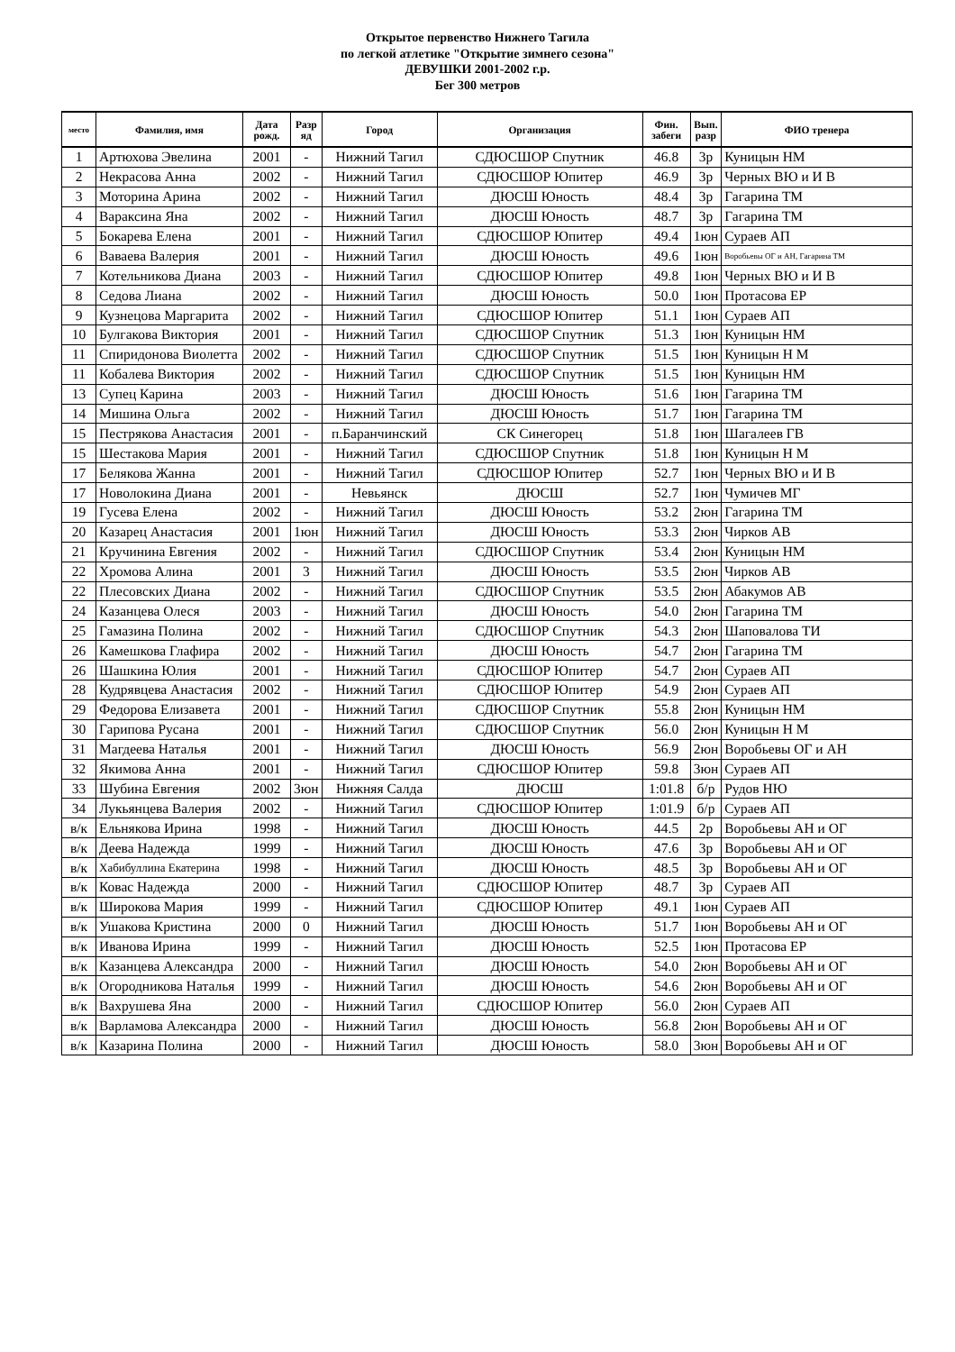Открытое первенство Нижнего Тагила
по легкой атлетике "Открытие зимнего сезона"
ДЕВУШКИ 2001-2002 г.р.
Бег 300 метров
| место | Фамилия, имя | Дата рожд. | Разр яд | Город | Организация | Фин. забеги | Вып. разр | ФИО тренера |
| --- | --- | --- | --- | --- | --- | --- | --- | --- |
| 1 | Артюхова Эвелина | 2001 | - | Нижний Тагил | СДЮСШОР Спутник | 46.8 | 3р | Куницын НМ |
| 2 | Некрасова Анна | 2002 | - | Нижний Тагил | СДЮСШОР Юпитер | 46.9 | 3р | Черных ВЮ и И В |
| 3 | Моторина Арина | 2002 | - | Нижний Тагил | ДЮСШ Юность | 48.4 | 3р | Гагарина ТМ |
| 4 | Вараксина Яна | 2002 | - | Нижний Тагил | ДЮСШ Юность | 48.7 | 3р | Гагарина ТМ |
| 5 | Бокарева Елена | 2001 | - | Нижний Тагил | СДЮСШОР Юпитер | 49.4 | 1юн | Сураев АП |
| 6 | Ваваева Валерия | 2001 | - | Нижний Тагил | ДЮСШ Юность | 49.6 | 1юн | Воробьевы ОГ и АН, Гагарина ТМ |
| 7 | Котельникова Диана | 2003 | - | Нижний Тагил | СДЮСШОР Юпитер | 49.8 | 1юн | Черных ВЮ и И В |
| 8 | Седова Лиана | 2002 | - | Нижний Тагил | ДЮСШ Юность | 50.0 | 1юн | Протасова ЕР |
| 9 | Кузнецова Маргарита | 2002 | - | Нижний Тагил | СДЮСШОР Юпитер | 51.1 | 1юн | Сураев АП |
| 10 | Булгакова Виктория | 2001 | - | Нижний Тагил | СДЮСШОР Спутник | 51.3 | 1юн | Куницын НМ |
| 11 | Спиридонова Виолетта | 2002 | - | Нижний Тагил | СДЮСШОР Спутник | 51.5 | 1юн | Куницын Н М |
| 11 | Кобалева Виктория | 2002 | - | Нижний Тагил | СДЮСШОР Спутник | 51.5 | 1юн | Куницын НМ |
| 13 | Супец Карина | 2003 | - | Нижний Тагил | ДЮСШ Юность | 51.6 | 1юн | Гагарина ТМ |
| 14 | Мишина Ольга | 2002 | - | Нижний Тагил | ДЮСШ Юность | 51.7 | 1юн | Гагарина ТМ |
| 15 | Пестрякова Анастасия | 2001 | - | п.Баранчинский | СК Синегорец | 51.8 | 1юн | Шагалеев ГВ |
| 15 | Шестакова Мария | 2001 | - | Нижний Тагил | СДЮСШОР Спутник | 51.8 | 1юн | Куницын Н М |
| 17 | Белякова Жанна | 2001 | - | Нижний Тагил | СДЮСШОР Юпитер | 52.7 | 1юн | Черных ВЮ и И В |
| 17 | Новолокина Диана | 2001 | - | Невьянск | ДЮСШ | 52.7 | 1юн | Чумичев МГ |
| 19 | Гусева Елена | 2002 | - | Нижний Тагил | ДЮСШ Юность | 53.2 | 2юн | Гагарина ТМ |
| 20 | Казарец Анастасия | 2001 | 1юн | Нижний Тагил | ДЮСШ Юность | 53.3 | 2юн | Чирков АВ |
| 21 | Кручинина Евгения | 2002 | - | Нижний Тагил | СДЮСШОР Спутник | 53.4 | 2юн | Куницын НМ |
| 22 | Хромова Алина | 2001 | 3 | Нижний Тагил | ДЮСШ Юность | 53.5 | 2юн | Чирков АВ |
| 22 | Плесовских Диана | 2002 | - | Нижний Тагил | СДЮСШОР Спутник | 53.5 | 2юн | Абакумов АВ |
| 24 | Казанцева Олеся | 2003 | - | Нижний Тагил | ДЮСШ Юность | 54.0 | 2юн | Гагарина ТМ |
| 25 | Гамазина Полина | 2002 | - | Нижний Тагил | СДЮСШОР Спутник | 54.3 | 2юн | Шаповалова ТИ |
| 26 | Камешкова Глафира | 2002 | - | Нижний Тагил | ДЮСШ Юность | 54.7 | 2юн | Гагарина ТМ |
| 26 | Шашкина Юлия | 2001 | - | Нижний Тагил | СДЮСШОР Юпитер | 54.7 | 2юн | Сураев АП |
| 28 | Кудрявцева Анастасия | 2002 | - | Нижний Тагил | СДЮСШОР Юпитер | 54.9 | 2юн | Сураев АП |
| 29 | Федорова Елизавета | 2001 | - | Нижний Тагил | СДЮСШОР Спутник | 55.8 | 2юн | Куницын НМ |
| 30 | Гарипова Русана | 2001 | - | Нижний Тагил | СДЮСШОР Спутник | 56.0 | 2юн | Куницын Н М |
| 31 | Магдеева Наталья | 2001 | - | Нижний Тагил | ДЮСШ Юность | 56.9 | 2юн | Воробьевы ОГ и АН |
| 32 | Якимова Анна | 2001 | - | Нижний Тагил | СДЮСШОР Юпитер | 59.8 | 3юн | Сураев АП |
| 33 | Шубина Евгения | 2002 | 3юн | Нижняя Салда | ДЮСШ | 1:01.8 | б/р | Рудов НЮ |
| 34 | Лукьянцева Валерия | 2002 | - | Нижний Тагил | СДЮСШОР Юпитер | 1:01.9 | б/р | Сураев АП |
| в/к | Ельнякова Ирина | 1998 | - | Нижний Тагил | ДЮСШ Юность | 44.5 | 2р | Воробьевы АН и ОГ |
| в/к | Деева Надежда | 1999 | - | Нижний Тагил | ДЮСШ Юность | 47.6 | 3р | Воробьевы АН и ОГ |
| в/к | Хабибуллина Екатерина | 1998 | - | Нижний Тагил | ДЮСШ Юность | 48.5 | 3р | Воробьевы АН и ОГ |
| в/к | Ковас Надежда | 2000 | - | Нижний Тагил | СДЮСШОР Юпитер | 48.7 | 3р | Сураев АП |
| в/к | Широкова Мария | 1999 | - | Нижний Тагил | СДЮСШОР Юпитер | 49.1 | 1юн | Сураев АП |
| в/к | Ушакова Кристина | 2000 | 0 | Нижний Тагил | ДЮСШ Юность | 51.7 | 1юн | Воробьевы АН и ОГ |
| в/к | Иванова Ирина | 1999 | - | Нижний Тагил | ДЮСШ Юность | 52.5 | 1юн | Протасова ЕР |
| в/к | Казанцева Александра | 2000 | - | Нижний Тагил | ДЮСШ Юность | 54.0 | 2юн | Воробьевы АН и ОГ |
| в/к | Огородникова Наталья | 1999 | - | Нижний Тагил | ДЮСШ Юность | 54.6 | 2юн | Воробьевы АН и ОГ |
| в/к | Вахрушева Яна | 2000 | - | Нижний Тагил | СДЮСШОР Юпитер | 56.0 | 2юн | Сураев АП |
| в/к | Варламова Александра | 2000 | - | Нижний Тагил | ДЮСШ Юность | 56.8 | 2юн | Воробьевы АН и ОГ |
| в/к | Казарина Полина | 2000 | - | Нижний Тагил | ДЮСШ Юность | 58.0 | 3юн | Воробьевы АН и ОГ |